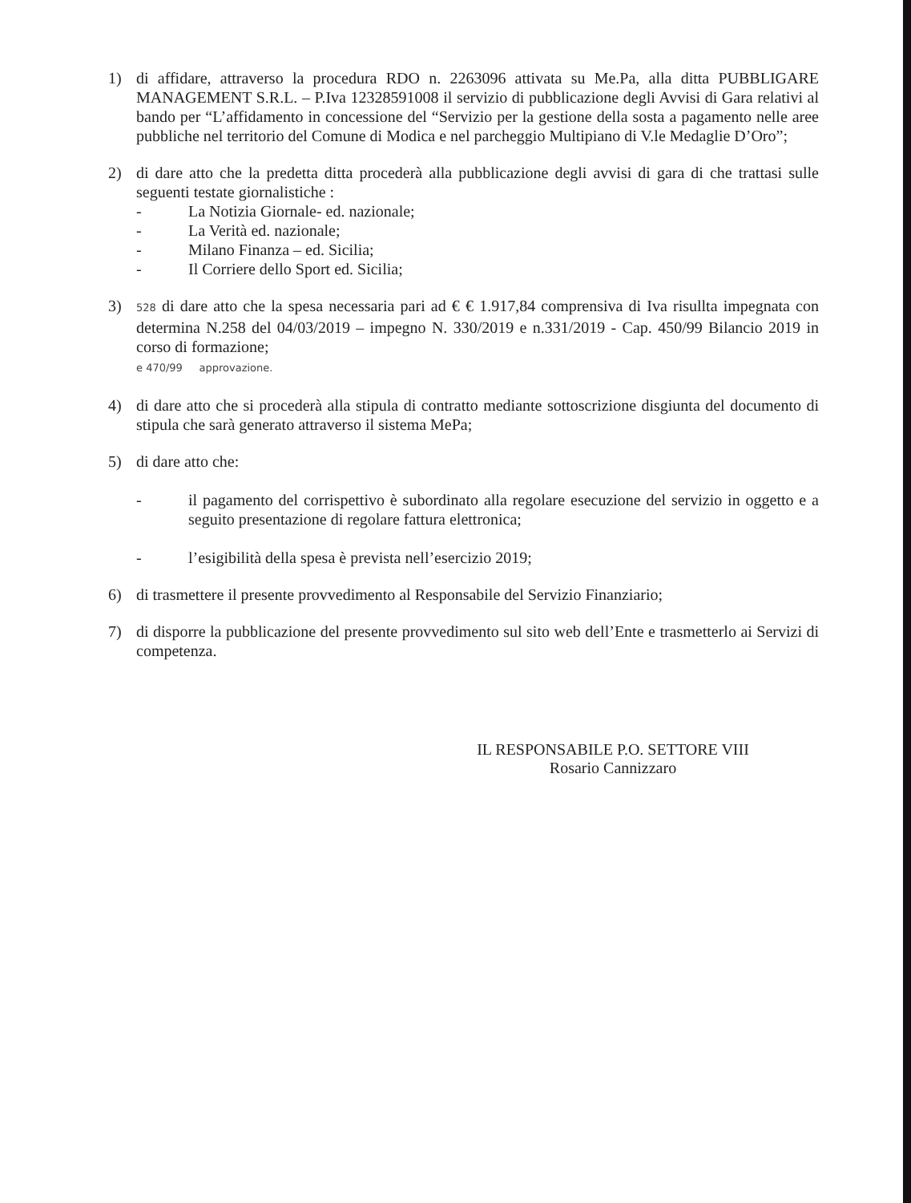1) di affidare, attraverso la procedura RDO n. 2263096 attivata su Me.Pa, alla ditta PUBBLIGARE MANAGEMENT S.R.L. – P.Iva 12328591008 il servizio di pubblicazione degli Avvisi di Gara relativi al bando per “L’affidamento in concessione del “Servizio per la gestione della sosta a pagamento nelle aree pubbliche nel territorio del Comune di Modica e nel parcheggio Multipiano di V.le Medaglie D’Oro”;
2) di dare atto che la predetta ditta procederà alla pubblicazione degli avvisi di gara di che trattasi sulle seguenti testate giornalistiche :
- La Notizia Giornale- ed. nazionale;
- La Verità ed. nazionale;
- Milano Finanza – ed. Sicilia;
- Il Corriere dello Sport ed. Sicilia;
3)
528 di dare atto che la spesa necessaria pari ad € € 1.917,84 comprensiva di Iva risullta impegnata con determina N.258 del 04/03/2019 – impegno N. 330/2019 e n.331/2019 - Cap. 450/99 Bilancio 2019 in corso di formazione;
e 470/99 approvazione.
4) di dare atto che si procederà alla stipula di contratto mediante sottoscrizione disgiunta del documento di stipula che sarà generato attraverso il sistema MePa;
5) di dare atto che:
- il pagamento del corrispettivo è subordinato alla regolare esecuzione del servizio in oggetto e a seguito presentazione di regolare fattura elettronica;
- l’esigibilità della spesa è prevista nell’esercizio 2019;
6) di trasmettere il presente provvedimento al Responsabile del Servizio Finanziario;
7) di disporre la pubblicazione del presente provvedimento sul sito web dell’Ente e trasmetterlo ai Servizi di competenza.
IL RESPONSABILE P.O. SETTORE VIII
Rosario Cannizzaro